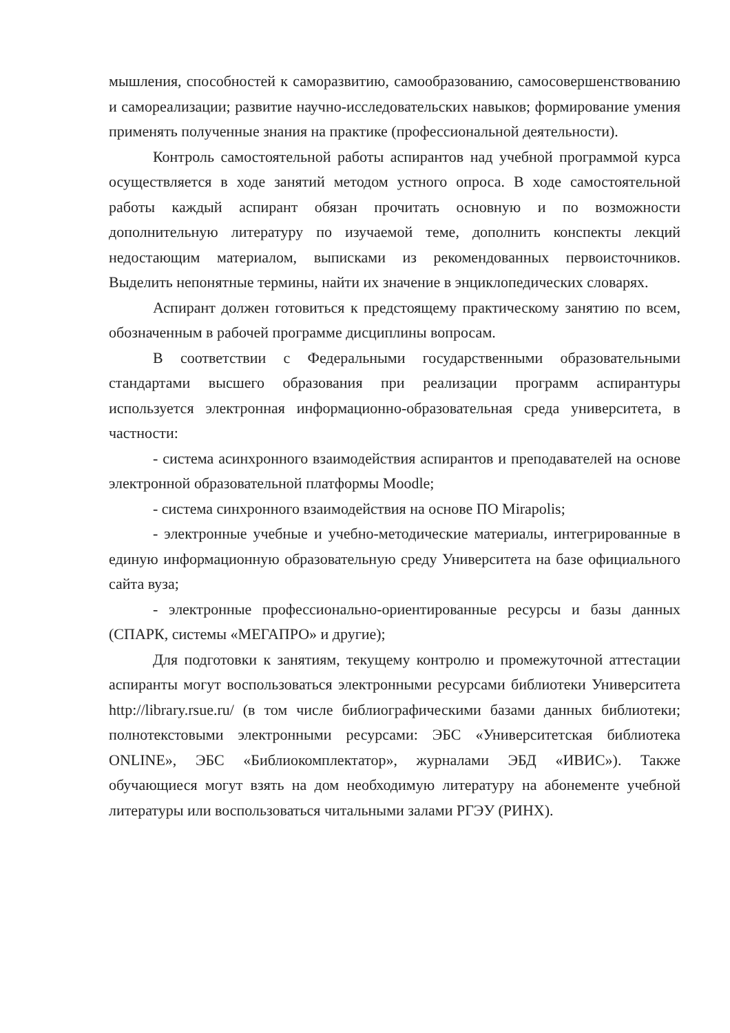мышления, способностей к саморазвитию, самообразованию, самосовершенствованию и самореализации; развитие научно-исследовательских навыков; формирование умения применять полученные знания на практике (профессиональной деятельности).
Контроль самостоятельной работы аспирантов над учебной программой курса осуществляется в ходе занятий методом устного опроса. В ходе самостоятельной работы каждый аспирант обязан прочитать основную и по возможности дополнительную литературу по изучаемой теме, дополнить конспекты лекций недостающим материалом, выписками из рекомендованных первоисточников. Выделить непонятные термины, найти их значение в энциклопедических словарях.
Аспирант должен готовиться к предстоящему практическому занятию по всем, обозначенным в рабочей программе дисциплины вопросам.
В соответствии с Федеральными государственными образовательными стандартами высшего образования при реализации программ аспирантуры используется электронная информационно-образовательная среда университета, в частности:
- система асинхронного взаимодействия аспирантов и преподавателей на основе электронной образовательной платформы Moodle;
- система синхронного взаимодействия на основе ПО Mirapolis;
- электронные учебные и учебно-методические материалы, интегрированные в единую информационную образовательную среду Университета на базе официального сайта вуза;
- электронные профессионально-ориентированные ресурсы и базы данных (СПАРК, системы «МЕГАПРО» и другие);
Для подготовки к занятиям, текущему контролю и промежуточной аттестации аспиранты могут воспользоваться электронными ресурсами библиотеки Университета http://library.rsue.ru/ (в том числе библиографическими базами данных библиотеки; полнотекстовыми электронными ресурсами: ЭБС «Университетская библиотека ONLINE», ЭБС «Библиокомплектатор», журналами ЭБД «ИВИС»). Также обучающиеся могут взять на дом необходимую литературу на абонементе учебной литературы или воспользоваться читальными залами РГЭУ (РИНХ).